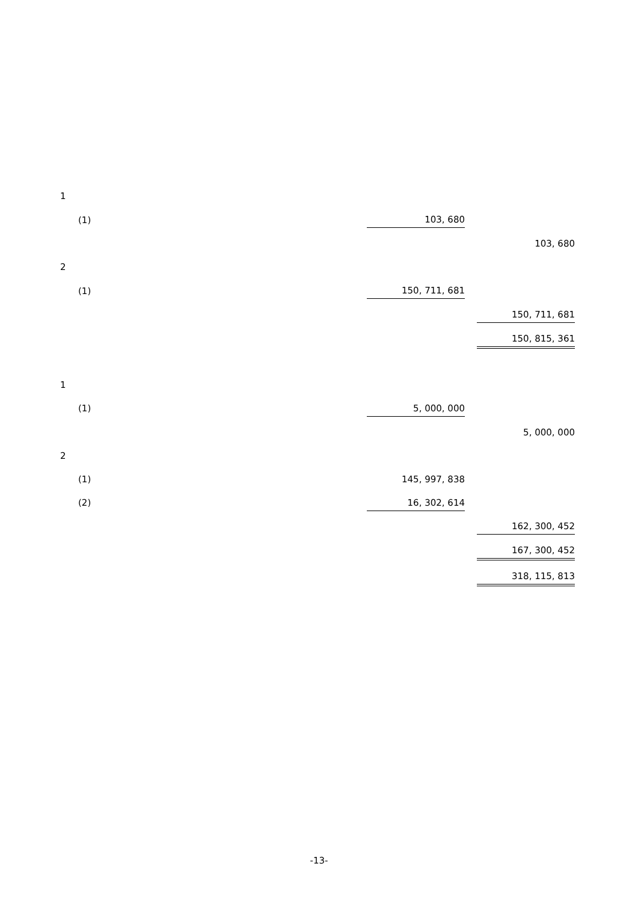| 1 | | | | |
| | (1) | 103, 680 | | |
| | | | | 103, 680 |
| 2 | | | | |
| | (1) | 150, 711, 681 | | |
| | | | | 150, 711, 681 |
| | | | | 150, 815, 361 |
| 1 | | | | |
| | (1) | 5, 000, 000 | | |
| | | | | 5, 000, 000 |
| 2 | | | | |
| | (1) | 145, 997, 838 | | |
| | (2) | 16, 302, 614 | | |
| | | | | 162, 300, 452 |
| | | | | 167, 300, 452 |
| | | | | 318, 115, 813 |
-13-